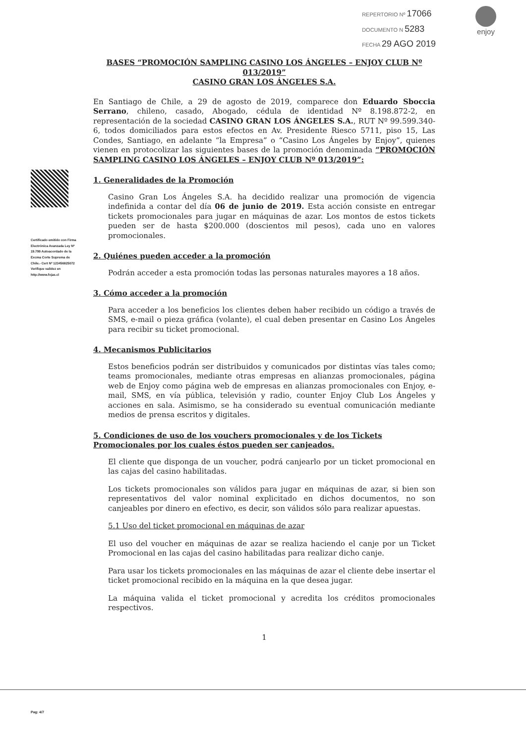REPERTORIO Nº 17066
DOCUMENTO N 5283
FECHA 29 AGO 2019
enjoy
Certificado emitido con Firma Electrónica Avanzada Ley Nº 19.799 Autoacordado de la Excma Corte Suprema de Chile.- Cert Nº 123456825072 Verifique validez en http://www.fojas.cl
BASES “PROMOCIÓN SAMPLING CASINO LOS ÁNGELES – ENJOY CLUB Nº 013/2019”
CASINO GRAN LOS ÁNGELES S.A.
En Santiago de Chile, a 29 de agosto de 2019, comparece don Eduardo Sboccia Serrano, chileno, casado, Abogado, cédula de identidad Nº 8.198.872-2, en representación de la sociedad CASINO GRAN LOS ÁNGELES S.A., RUT Nº 99.599.340- 6, todos domiciliados para estos efectos en Av. Presidente Riesco 5711, piso 15, Las Condes, Santiago, en adelante “la Empresa” o “Casino Los Ángeles by Enjoy”, quienes vienen en protocolizar las siguientes bases de la promoción denominada “PROMOCIÓN SAMPLING CASINO LOS ÁNGELES – ENJOY CLUB Nº 013/2019”:
1. Generalidades de la Promoción
Casino Gran Los Ángeles S.A. ha decidido realizar una promoción de vigencia indefinida a contar del día 06 de junio de 2019. Esta acción consiste en entregar tickets promocionales para jugar en máquinas de azar. Los montos de estos tickets pueden ser de hasta $200.000 (doscientos mil pesos), cada uno en valores promocionales.
2. Quiénes pueden acceder a la promoción
Podrán acceder a esta promoción todas las personas naturales mayores a 18 años.
3. Cómo acceder a la promoción
Para acceder a los beneficios los clientes deben haber recibido un código a través de SMS, e-mail o pieza gráfica (volante), el cual deben presentar en Casino Los Ángeles para recibir su ticket promocional.
4. Mecanismos Publicitarios
Estos beneficios podrán ser distribuidos y comunicados por distintas vías tales como; teams promocionales, mediante otras empresas en alianzas promocionales, página web de Enjoy como página web de empresas en alianzas promocionales con Enjoy, e-mail, SMS, en vía pública, televisión y radio, counter Enjoy Club Los Ángeles y acciones en sala. Asimismo, se ha considerado su eventual comunicación mediante medios de prensa escritos y digitales.
5. Condiciones de uso de los vouchers promocionales y de los Tickets Promocionales por los cuales éstos pueden ser canjeados.
El cliente que disponga de un voucher, podrá canjearlo por un ticket promocional en las cajas del casino habilitadas.
Los tickets promocionales son válidos para jugar en máquinas de azar, si bien son representativos del valor nominal explicitado en dichos documentos, no son canjeables por dinero en efectivo, es decir, son válidos sólo para realizar apuestas.
5.1 Uso del ticket promocional en máquinas de azar
El uso del voucher en máquinas de azar se realiza haciendo el canje por un Ticket Promocional en las cajas del casino habilitadas para realizar dicho canje.
Para usar los tickets promocionales en las máquinas de azar el cliente debe insertar el ticket promocional recibido en la máquina en la que desea jugar.
La máquina valida el ticket promocional y acredita los créditos promocionales respectivos.
1
Pag: 4/7